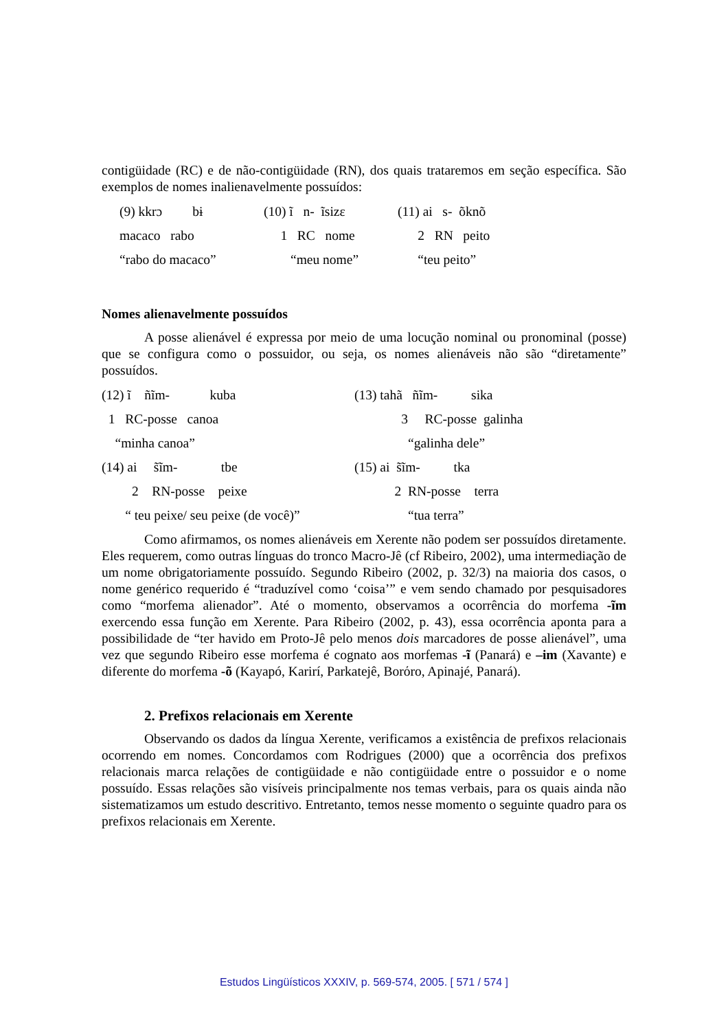contigüidade (RC) e de não-contigüidade (RN), dos quais trataremos em seção específica. São exemplos de nomes inalienavelmente possuídos:
| (9) kkrɔ bɨ | (10) ĩ n- ĩsizɛ | (11) ai s- õknõ |
| macaco rabo | 1 RC nome | 2 RN peito |
| “rabo do macaco” | “meu nome” | “teu peito” |
Nomes alienavelmente possuídos
A posse alienável é expressa por meio de uma locução nominal ou pronominal (posse) que se configura como o possuidor, ou seja, os nomes alienáveis não são “diretamente” possuídos.
| (12) ĩ ñĩm- kuba | (13) tahã ñĩm- sika |
| 1 RC-posse canoa | 3 RC-posse galinha |
| “minha canoa” | “galinha dele” |
| (14) ai s̃ĩm- tbe | (15) ai s̃ĩm- tka |
| 2 RN-posse peixe | 2 RN-posse terra |
| “ teu peixe/ seu peixe (de você)” | “tua terra” |
Como afirmamos, os nomes alienáveis em Xerente não podem ser possuídos diretamente. Eles requerem, como outras línguas do tronco Macro-Jê (cf Ribeiro, 2002), uma intermediação de um nome obrigatoriamente possuído. Segundo Ribeiro (2002, p. 32/3) na maioria dos casos, o nome genérico requerido é “traduzível como ‘coisa’” e vem sendo chamado por pesquisadores como “morfema alienador”. Até o momento, observamos a ocorrência do morfema -ĩm exercendo essa função em Xerente. Para Ribeiro (2002, p. 43), essa ocorrência aponta para a possibilidade de “ter havido em Proto-Jê pelo menos dois marcadores de posse alienável”, uma vez que segundo Ribeiro esse morfema é cognato aos morfemas -ĩ (Panará) e –im (Xavante) e diferente do morfema -õ (Kayapó, Karirí, Parkatejê, Borόro, Apinajé, Panará).
2. Prefixos relacionais em Xerente
Observando os dados da língua Xerente, verificamos a existência de prefixos relacionais ocorrendo em nomes. Concordamos com Rodrigues (2000) que a ocorrência dos prefixos relacionais marca relações de contigüidade e não contigüidade entre o possuidor e o nome possuído. Essas relações são visíveis principalmente nos temas verbais, para os quais ainda não sistematizamos um estudo descritivo. Entretanto, temos nesse momento o seguinte quadro para os prefixos relacionais em Xerente.
Estudos Lingüísticos XXXIV, p. 569-574, 2005. [ 571 / 574 ]